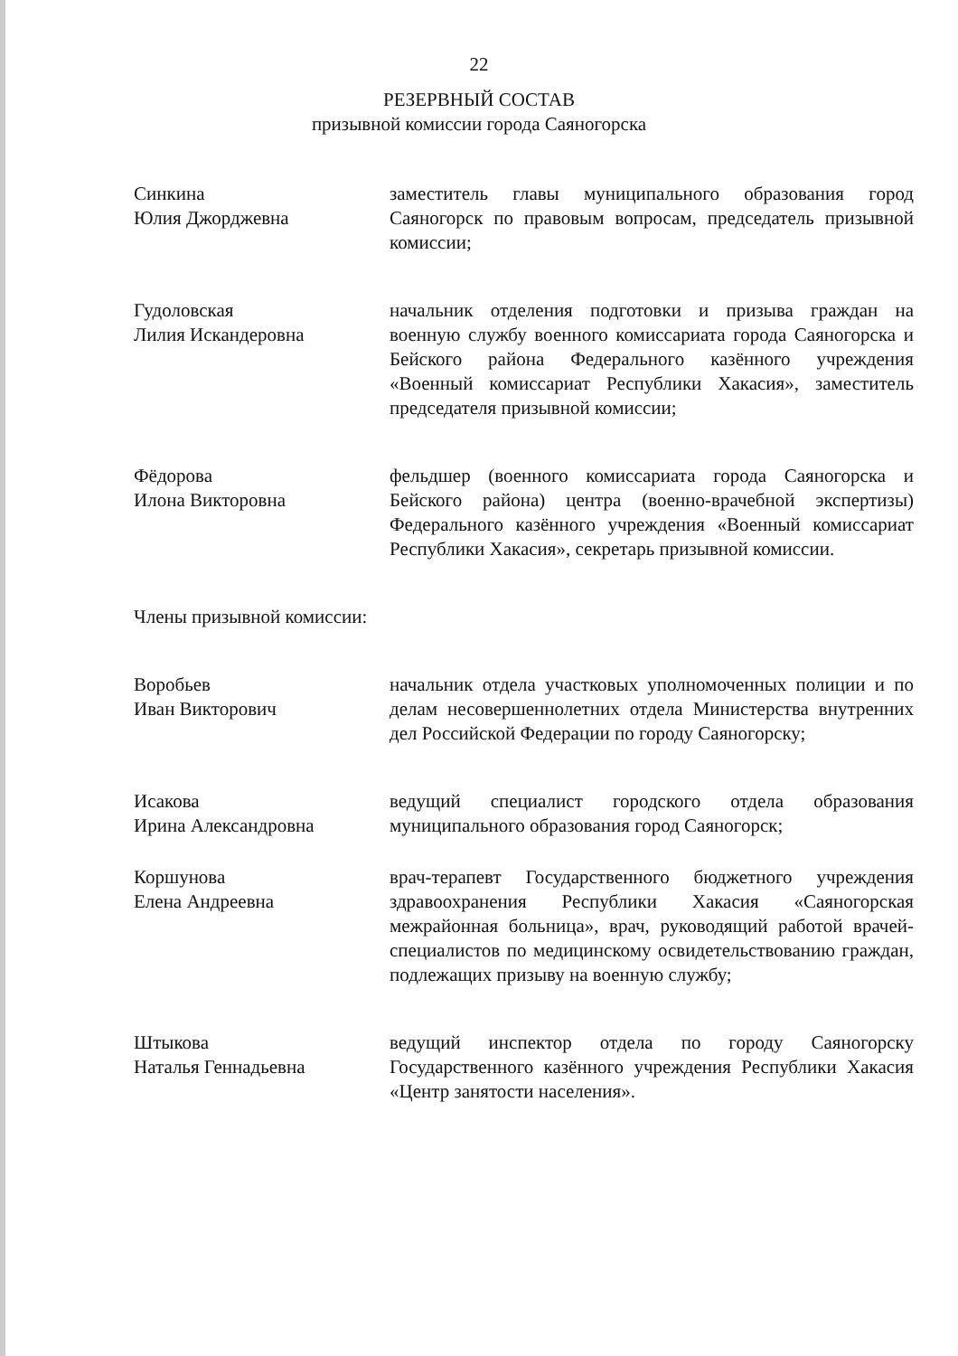22
РЕЗЕРВНЫЙ СОСТАВ
призывной комиссии города Саяногорска
Синкина
Юлия Джорджевна
заместитель главы муниципального образования город Саяногорск по правовым вопросам, председатель призывной комиссии;
Гудоловская
Лилия Искандеровна
начальник отделения подготовки и призыва граждан на военную службу военного комиссариата города Саяногорска и Бейского района Федерального казённого учреждения «Военный комиссариат Республики Хакасия», заместитель председателя призывной комиссии;
Фёдорова
Илона Викторовна
фельдшер (военного комиссариата города Саяногорска и Бейского района) центра (военно-врачебной экспертизы) Федерального казённого учреждения «Военный комиссариат Республики Хакасия», секретарь призывной комиссии.
Члены призывной комиссии:
Воробьев
Иван Викторович
начальник отдела участковых уполномоченных полиции и по делам несовершеннолетних отдела Министерства внутренних дел Российской Федерации по городу Саяногорску;
Исакова
Ирина Александровна
ведущий специалист городского отдела образования муниципального образования город Саяногорск;
Коршунова
Елена Андреевна
врач-терапевт Государственного бюджетного учреждения здравоохранения Республики Хакасия «Саяногорская межрайонная больница», врач, руководящий работой врачей-специалистов по медицинскому освидетельствованию граждан, подлежащих призыву на военную службу;
Штыкова
Наталья Геннадьевна
ведущий инспектор отдела по городу Саяногорску Государственного казённого учреждения Республики Хакасия «Центр занятости населения».